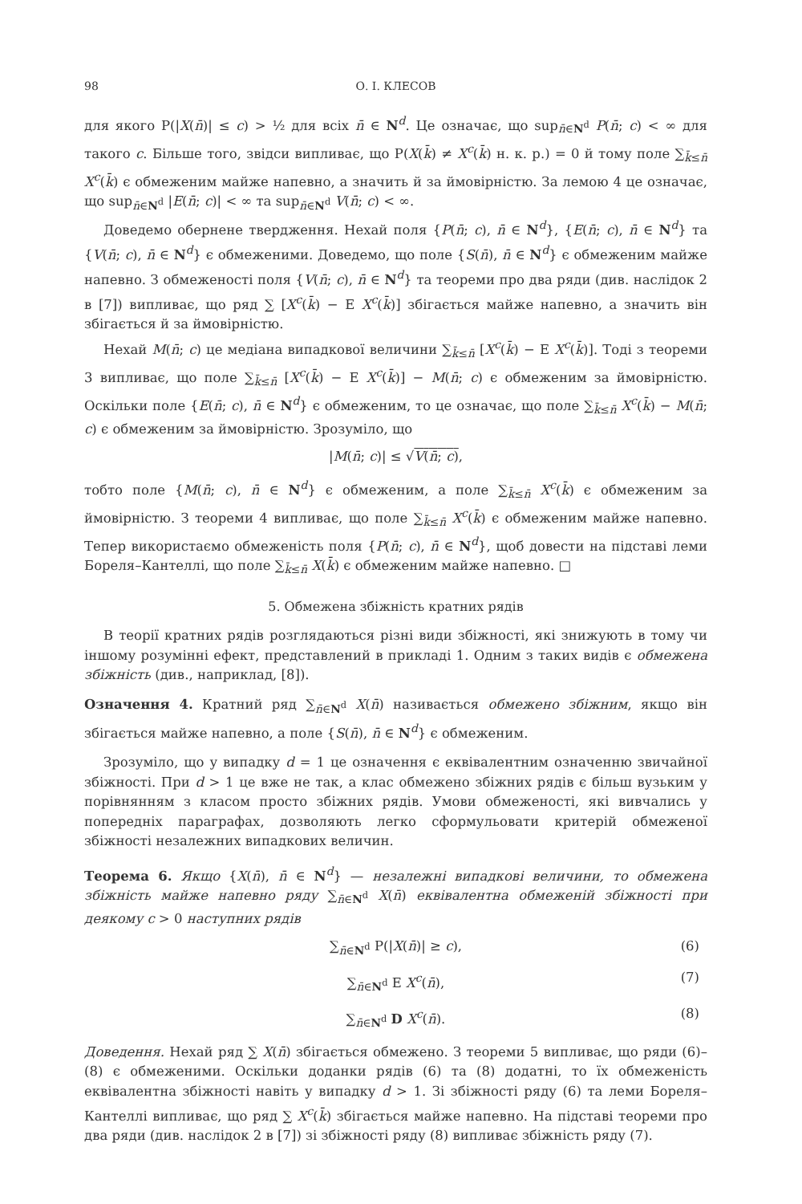98 О. І. КЛЕСОВ
для якого P(|X(n̄)| ≤ c) > ½ для всіх n̄ ∈ N<sup>d</sup>. Це означає, що sup<sub>n̄∈N<sup>d</sup></sub> P(n̄; c) < ∞ для такого c. Більше того, звідси випливає, що P(X(k̄) ≠ X<sup>c</sup>(k̄) н. к. р.) = 0 й тому поле ∑<sub>k̄≤n̄</sub> X<sup>c</sup>(k̄) є обмеженим майже напевно, а значить й за ймовірністю. За лемою 4 це означає, що sup<sub>n̄∈N<sup>d</sup></sub> |E(n̄; c)| < ∞ та sup<sub>n̄∈N<sup>d</sup></sub> V(n̄; c) < ∞.
Доведемо обернене твердження. Нехай поля {P(n̄; c), n̄ ∈ N<sup>d</sup>}, {E(n̄; c), n̄ ∈ N<sup>d</sup>} та {V(n̄; c), n̄ ∈ N<sup>d</sup>} є обмеженими. Доведемо, що поле {S(n̄), n̄ ∈ N<sup>d</sup>} є обмеженим майже напевно. З обмеженості поля {V(n̄; c), n̄ ∈ N<sup>d</sup>} та теореми про два ряди (див. наслідок 2 в [7]) випливає, що ряд ∑ [X<sup>c</sup>(k̄) − E X<sup>c</sup>(k̄)] збігається майже напевно, а значить він збігається й за ймовірністю.
Нехай M(n̄; c) це медіана випадкової величини ∑<sub>k̄≤n̄</sub> [X<sup>c</sup>(k̄) − E X<sup>c</sup>(k̄)]. Тоді з теореми 3 випливає, що поле ∑<sub>k̄≤n̄</sub> [X<sup>c</sup>(k̄) − E X<sup>c</sup>(k̄)] − M(n̄; c) є обмеженим за ймовірністю. Оскільки поле {E(n̄; c), n̄ ∈ N<sup>d</sup>} є обмеженим, то це означає, що поле ∑<sub>k̄≤n̄</sub> X<sup>c</sup>(k̄) − M(n̄; c) є обмеженим за ймовірністю. Зрозуміло, що
|M(n̄; c)| ≤ √V(n̄; c),
тобто поле {M(n̄; c), n̄ ∈ N<sup>d</sup>} є обмеженим, а поле ∑<sub>k̄≤n̄</sub> X<sup>c</sup>(k̄) є обмеженим за ймовірністю. З теореми 4 випливає, що поле ∑<sub>k̄≤n̄</sub> X<sup>c</sup>(k̄) є обмеженим майже напевно. Тепер використаємо обмеженість поля {P(n̄; c), n̄ ∈ N<sup>d</sup>}, щоб довести на підставі леми Бореля–Кантеллі, що поле ∑<sub>k̄≤n̄</sub> X(k̄) є обмеженим майже напевно. □
5. Обмежена збіжність кратних рядів
В теорії кратних рядів розглядаються різні види збіжності, які знижують в тому чи іншому розумінні ефект, представлений в прикладі 1. Одним з таких видів є обмежена збіжність (див., наприклад, [8]).
Означення 4. Кратний ряд ∑<sub>n̄∈N<sup>d</sup></sub> X(n̄) називається обмежено збіжним, якщо він збігається майже напевно, а поле {S(n̄), n̄ ∈ N<sup>d</sup>} є обмеженим.
Зрозуміло, що у випадку d = 1 це означення є еквівалентним означенню звичайної збіжності. При d > 1 це вже не так, а клас обмежено збіжних рядів є більш вузьким у порівнянням з класом просто збіжних рядів. Умови обмеженості, які вивчались у попередніх параграфах, дозволяють легко сформульовати критерій обмеженої збіжності незалежних випадкових величин.
Теорема 6. Якщо {X(n̄), n̄ ∈ N<sup>d</sup>} — незалежні випадкові величини, то обмежена збіжність майже напевно ряду ∑<sub>n̄∈N<sup>d</sup></sub> X(n̄) еквівалентна обмеженій збіжності при деякому c > 0 наступних рядів
∑<sub>n̄∈N<sup>d</sup></sub> P(|X(n̄)| ≥ c), (6)
∑<sub>n̄∈N<sup>d</sup></sub> E X<sup>c</sup>(n̄), (7)
∑<sub>n̄∈N<sup>d</sup></sub> D X<sup>c</sup>(n̄). (8)
Доведення. Нехай ряд ∑ X(n̄) збігається обмежено. З теореми 5 випливає, що ряди (6)–(8) є обмеженими. Оскільки доданки рядів (6) та (8) додатні, то їх обмеженість еквівалентна збіжності навіть у випадку d > 1. Зі збіжності ряду (6) та леми Бореля–Кантеллі випливає, що ряд ∑ X<sup>c</sup>(k̄) збігається майже напевно. На підставі теореми про два ряди (див. наслідок 2 в [7]) зі збіжності ряду (8) випливає збіжність ряду (7).